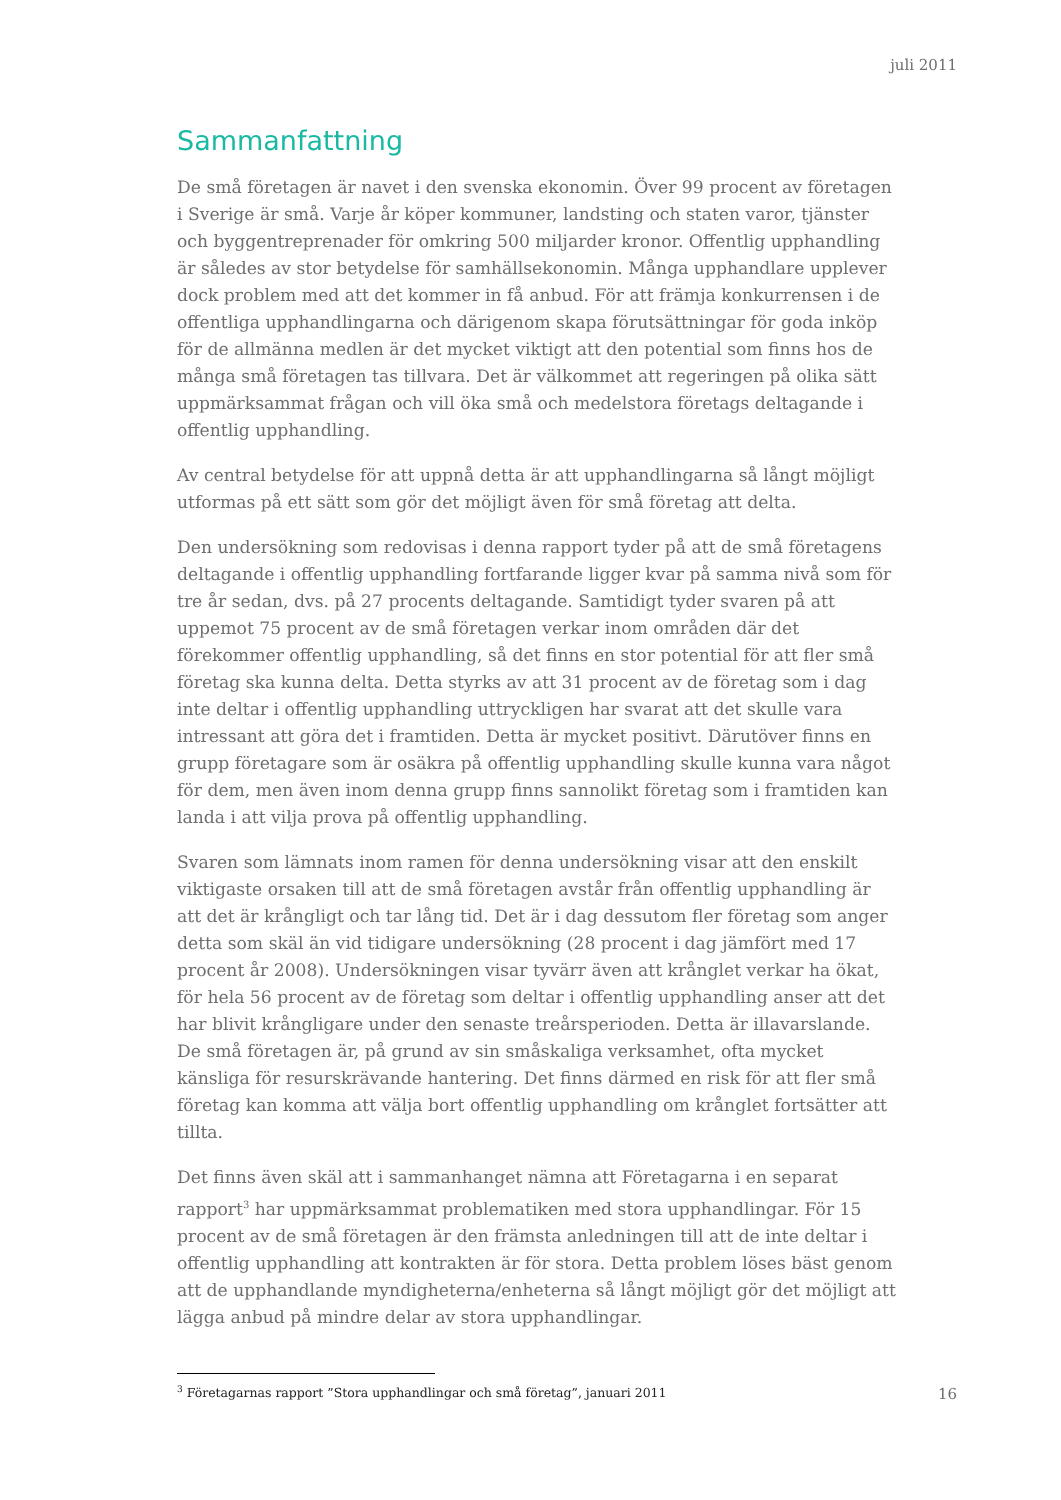juli 2011
Sammanfattning
De små företagen är navet i den svenska ekonomin. Över 99 procent av företagen i Sverige är små. Varje år köper kommuner, landsting och staten varor, tjänster och byggentreprenader för omkring 500 miljarder kronor. Offentlig upphandling är således av stor betydelse för samhällsekonomin. Många upphandlare upplever dock problem med att det kommer in få anbud. För att främja konkurrensen i de offentliga upphandlingarna och därigenom skapa förutsättningar för goda inköp för de allmänna medlen är det mycket viktigt att den potential som finns hos de många små företagen tas tillvara. Det är välkommet att regeringen på olika sätt uppmärksammat frågan och vill öka små och medelstora företags deltagande i offentlig upphandling.
Av central betydelse för att uppnå detta är att upphandlingarna så långt möjligt utformas på ett sätt som gör det möjligt även för små företag att delta.
Den undersökning som redovisas i denna rapport tyder på att de små företagens deltagande i offentlig upphandling fortfarande ligger kvar på samma nivå som för tre år sedan, dvs. på 27 procents deltagande. Samtidigt tyder svaren på att uppemot 75 procent av de små företagen verkar inom områden där det förekommer offentlig upphandling, så det finns en stor potential för att fler små företag ska kunna delta. Detta styrks av att 31 procent av de företag som i dag inte deltar i offentlig upphandling uttryckligen har svarat att det skulle vara intressant att göra det i framtiden. Detta är mycket positivt. Därutöver finns en grupp företagare som är osäkra på offentlig upphandling skulle kunna vara något för dem, men även inom denna grupp finns sannolikt företag som i framtiden kan landa i att vilja prova på offentlig upphandling.
Svaren som lämnats inom ramen för denna undersökning visar att den enskilt viktigaste orsaken till att de små företagen avstår från offentlig upphandling är att det är krångligt och tar lång tid. Det är i dag dessutom fler företag som anger detta som skäl än vid tidigare undersökning (28 procent i dag jämfört med 17 procent år 2008). Undersökningen visar tyvärr även att krånglet verkar ha ökat, för hela 56 procent av de företag som deltar i offentlig upphandling anser att det har blivit krångligare under den senaste treårsperioden. Detta är illavarslande. De små företagen är, på grund av sin småskaliga verksamhet, ofta mycket känsliga för resurskrävande hantering. Det finns därmed en risk för att fler små företag kan komma att välja bort offentlig upphandling om krånglet fortsätter att tillta.
Det finns även skäl att i sammanhanget nämna att Företagarna i en separat rapport<sup>3</sup> har uppmärksammat problematiken med stora upphandlingar. För 15 procent av de små företagen är den främsta anledningen till att de inte deltar i offentlig upphandling att kontrakten är för stora. Detta problem löses bäst genom att de upphandlande myndigheterna/enheterna så långt möjligt gör det möjligt att lägga anbud på mindre delar av stora upphandlingar.
<sup>3</sup> Företagarnas rapport ”Stora upphandlingar och små företag”, januari 2011
16